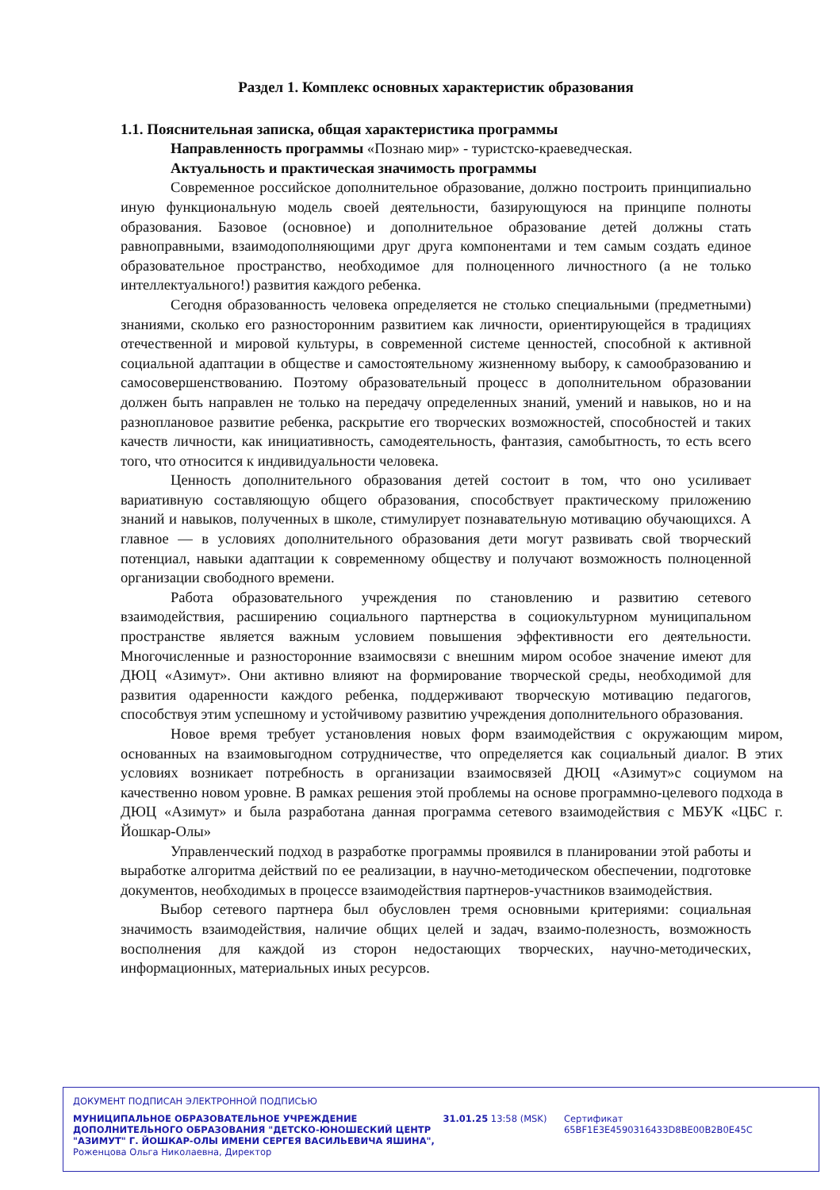Раздел 1. Комплекс основных характеристик образования
1.1. Пояснительная записка, общая характеристика программы
Направленность программы «Познаю мир» - туристско-краеведческая.
Актуальность и практическая значимость программы
Современное российское дополнительное образование, должно построить принципиально иную функциональную модель своей деятельности, базирующуюся на принципе полноты образования. Базовое (основное) и дополнительное образование детей должны стать равноправными, взаимодополняющими друг друга компонентами и тем самым создать единое образовательное пространство, необходимое для полноценного личностного (а не только интеллектуального!) развития каждого ребенка.
Сегодня образованность человека определяется не столько специальными (предметными) знаниями, сколько его разносторонним развитием как личности, ориентирующейся в традициях отечественной и мировой культуры, в современной системе ценностей, способной к активной социальной адаптации в обществе и самостоятельному жизненному выбору, к самообразованию и самосовершенствованию. Поэтому образовательный процесс в дополнительном образовании должен быть направлен не только на передачу определенных знаний, умений и навыков, но и на разноплановое развитие ребенка, раскрытие его творческих возможностей, способностей и таких качеств личности, как инициативность, самодеятельность, фантазия, самобытность, то есть всего того, что относится к индивидуальности человека.
Ценность дополнительного образования детей состоит в том, что оно усиливает вариативную составляющую общего образования, способствует практическому приложению знаний и навыков, полученных в школе, стимулирует познавательную мотивацию обучающихся. А главное — в условиях дополнительного образования дети могут развивать свой творческий потенциал, навыки адаптации к современному обществу и получают возможность полноценной организации свободного времени.
Работа образовательного учреждения по становлению и развитию сетевого взаимодействия, расширению социального партнерства в социокультурном муниципальном пространстве является важным условием повышения эффективности его деятельности. Многочисленные и разносторонние взаимосвязи с внешним миром особое значение имеют для ДЮЦ «Азимут». Они активно влияют на формирование творческой среды, необходимой для развития одаренности каждого ребенка, поддерживают творческую мотивацию педагогов, способствуя этим успешному и устойчивому развитию учреждения дополнительного образования.
Новое время требует установления новых форм взаимодействия с окружающим миром, основанных на взаимовыгодном сотрудничестве, что определяется как социальный диалог. В этих условиях возникает потребность в организации взаимосвязей ДЮЦ «Азимут»с социумом на качественно новом уровне. В рамках решения этой проблемы на основе программно-целевого подхода в ДЮЦ «Азимут» и была разработана данная программа сетевого взаимодействия с МБУК «ЦБС г. Йошкар-Олы»
Управленческий подход в разработке программы проявился в планировании этой работы и выработке алгоритма действий по ее реализации, в научно-методическом обеспечении, подготовке документов, необходимых в процессе взаимодействия партнеров-участников взаимодействия.
Выбор сетевого партнера был обусловлен тремя основными критериями: социальная значимость взаимодействия, наличие общих целей и задач, взаимо-полезность, возможность восполнения для каждой из сторон недостающих творческих, научно-методических, информационных, материальных иных ресурсов.
ДОКУМЕНТ ПОДПИСАН ЭЛЕКТРОННОЙ ПОДПИСЬЮ
МУНИЦИПАЛЬНОЕ ОБРАЗОВАТЕЛЬНОЕ УЧРЕЖДЕНИЕ ДОПОЛНИТЕЛЬНОГО ОБРАЗОВАНИЯ "ДЕТСКО-ЮНОШЕСКИЙ ЦЕНТР "АЗИМУТ" Г. ЙОШКАР-ОЛЫ ИМЕНИ СЕРГЕЯ ВАСИЛЬЕВИЧА ЯШИНА",
Роженцова Ольга Николаевна, Директор
31.01.25 13:58 (MSK) Сертификат 65BF1E3E4590316433D8BE00B2B0E45C